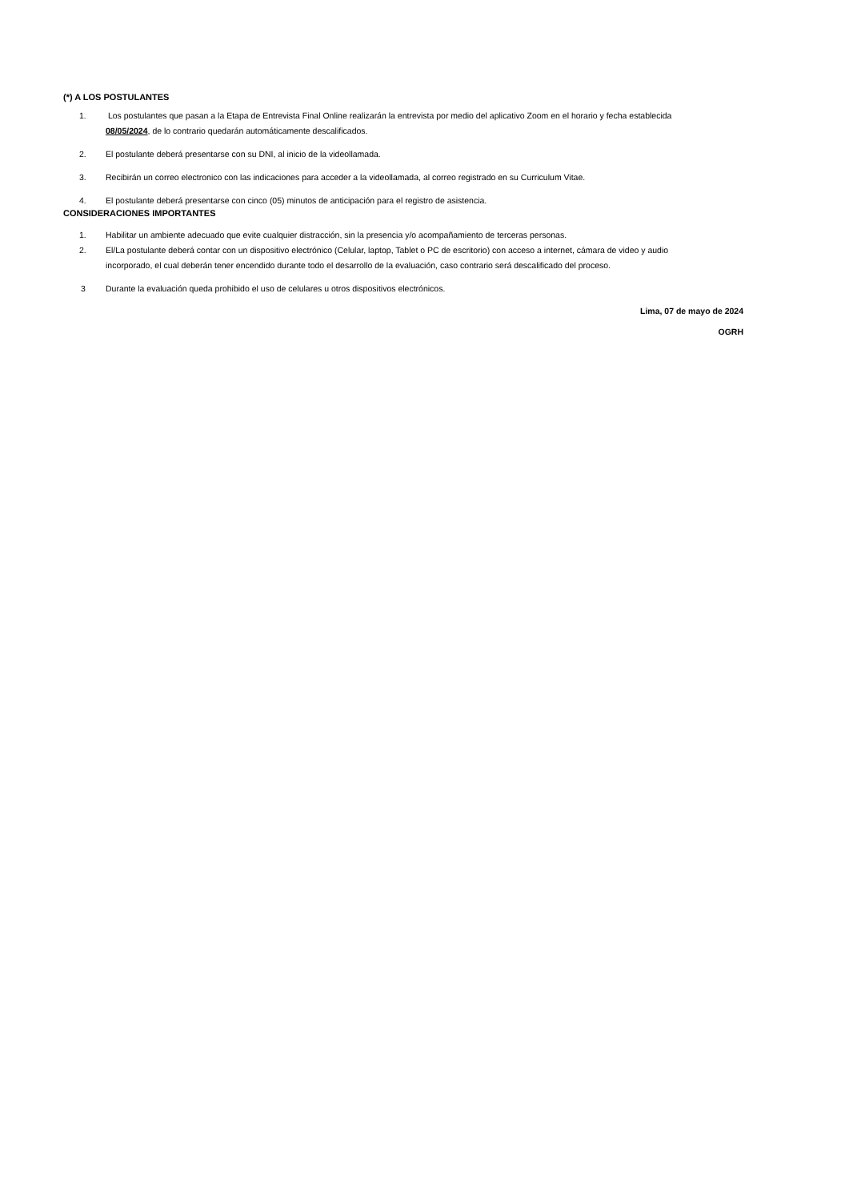(*) A LOS POSTULANTES
1. Los postulantes que pasan a la Etapa de Entrevista Final Online realizarán la entrevista por medio del aplicativo Zoom en el horario y fecha establecida 08/05/2024, de lo contrario quedarán automáticamente descalificados.
2. El postulante deberá presentarse con su DNI, al inicio de la videollamada.
3. Recibirán un correo electronico con las indicaciones para acceder a la videollamada, al correo registrado en su Curriculum Vitae.
4. El postulante deberá presentarse con cinco (05) minutos de anticipación para el registro de asistencia.
CONSIDERACIONES IMPORTANTES
1. Habilitar un ambiente adecuado que evite cualquier distracción, sin la presencia y/o acompañamiento de terceras personas.
2. El/La postulante deberá contar con un dispositivo electrónico (Celular, laptop, Tablet o PC de escritorio) con acceso a internet, cámara de video y audio incorporado, el cual deberán tener encendido durante todo el desarrollo de la evaluación, caso contrario será descalificado del proceso.
3 Durante la evaluación queda prohibido el uso de celulares u otros dispositivos electrónicos.
Lima, 07 de mayo de 2024
OGRH